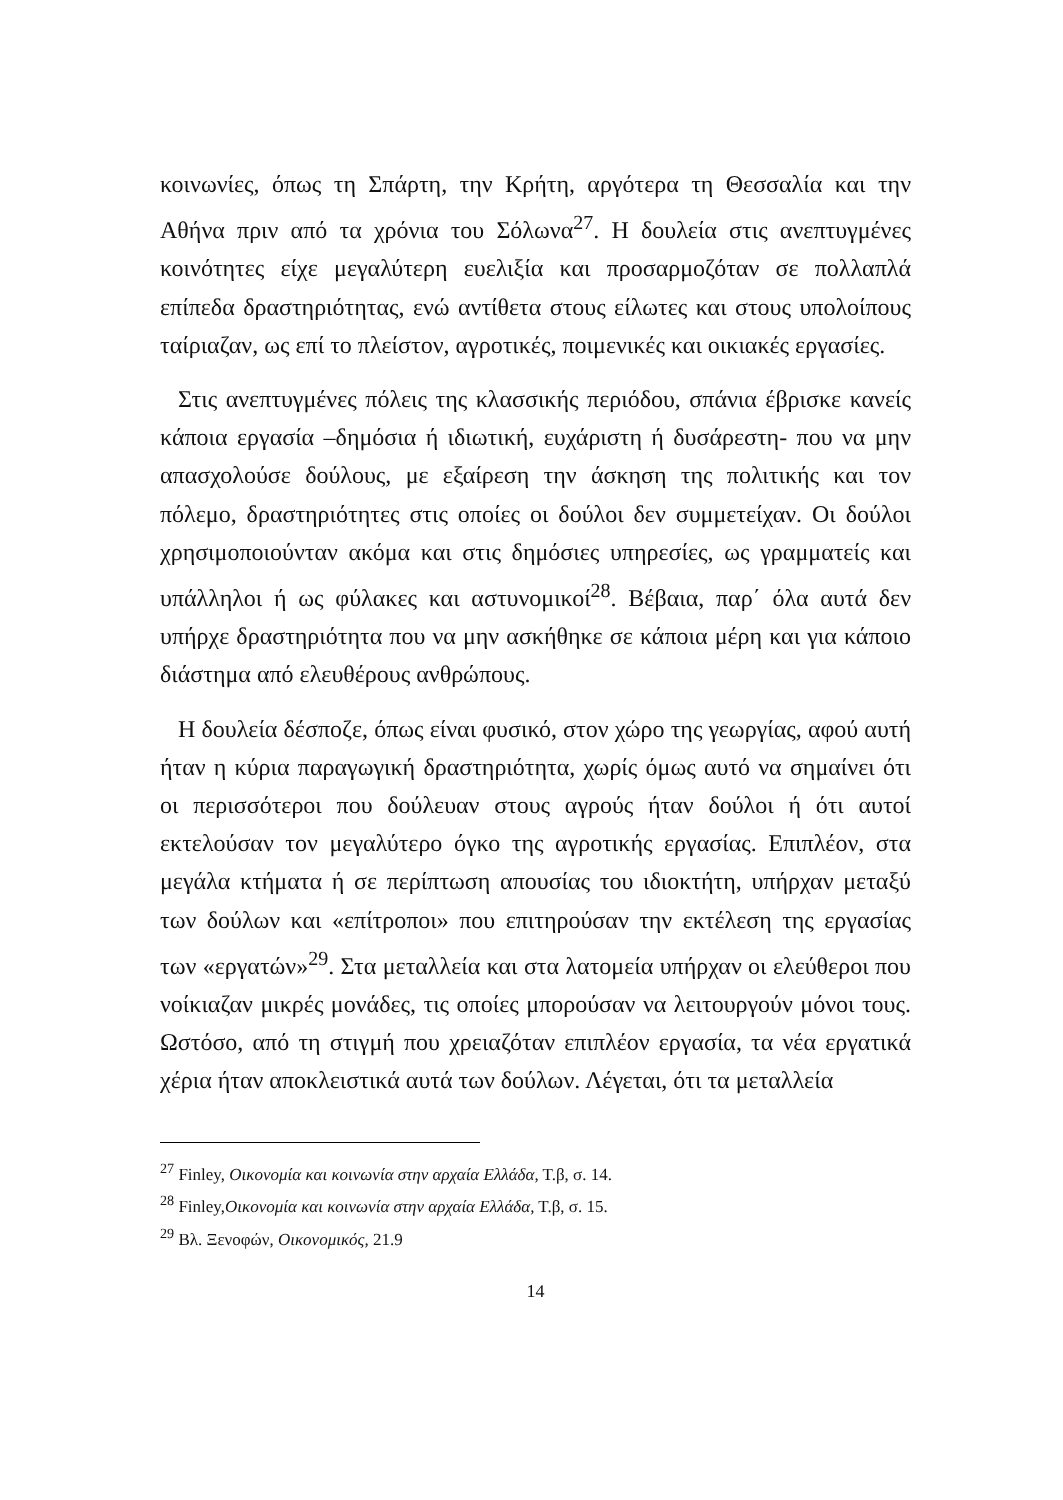κοινωνίες, όπως τη Σπάρτη, την Κρήτη, αργότερα τη Θεσσαλία και την Αθήνα πριν από τα χρόνια του Σόλωνα<sup>27</sup>. Η δουλεία στις ανεπτυγμένες κοινότητες είχε μεγαλύτερη ευελιξία και προσαρμοζόταν σε πολλαπλά επίπεδα δραστηριότητας, ενώ αντίθετα στους είλωτες και στους υπολοίπους ταίριαζαν, ως επί το πλείστον, αγροτικές, ποιμενικές και οικιακές εργασίες.
Στις ανεπτυγμένες πόλεις της κλασσικής περιόδου, σπάνια έβρισκε κανείς κάποια εργασία –δημόσια ή ιδιωτική, ευχάριστη ή δυσάρεστη- που να μην απασχολούσε δούλους, με εξαίρεση την άσκηση της πολιτικής και τον πόλεμο, δραστηριότητες στις οποίες οι δούλοι δεν συμμετείχαν. Οι δούλοι χρησιμοποιούνταν ακόμα και στις δημόσιες υπηρεσίες, ως γραμματείς και υπάλληλοι ή ως φύλακες και αστυνομικοί<sup>28</sup>. Βέβαια, παρ΄ όλα αυτά δεν υπήρχε δραστηριότητα που να μην ασκήθηκε σε κάποια μέρη και για κάποιο διάστημα από ελευθέρους ανθρώπους.
Η δουλεία δέσποζε, όπως είναι φυσικό, στον χώρο της γεωργίας, αφού αυτή ήταν η κύρια παραγωγική δραστηριότητα, χωρίς όμως αυτό να σημαίνει ότι οι περισσότεροι που δούλευαν στους αγρούς ήταν δούλοι ή ότι αυτοί εκτελούσαν τον μεγαλύτερο όγκο της αγροτικής εργασίας. Επιπλέον, στα μεγάλα κτήματα ή σε περίπτωση απουσίας του ιδιοκτήτη, υπήρχαν μεταξύ των δούλων και «επίτροποι» που επιτηρούσαν την εκτέλεση της εργασίας των «εργατών»<sup>29</sup>. Στα μεταλλεία και στα λατομεία υπήρχαν οι ελεύθεροι που νοίκιαζαν μικρές μονάδες, τις οποίες μπορούσαν να λειτουργούν μόνοι τους. Ωστόσο, από τη στιγμή που χρειαζόταν επιπλέον εργασία, τα νέα εργατικά χέρια ήταν αποκλειστικά αυτά των δούλων. Λέγεται, ότι τα μεταλλεία
<sup>27</sup> Finley, Οικονομία και κοινωνία στην αρχαία Ελλάδα, Τ.β, σ. 14.
<sup>28</sup> Finley,Οικονομία και κοινωνία στην αρχαία Ελλάδα, Τ.β, σ. 15.
<sup>29</sup> Βλ. Ξενοφών, Οικονομικός, 21.9
14